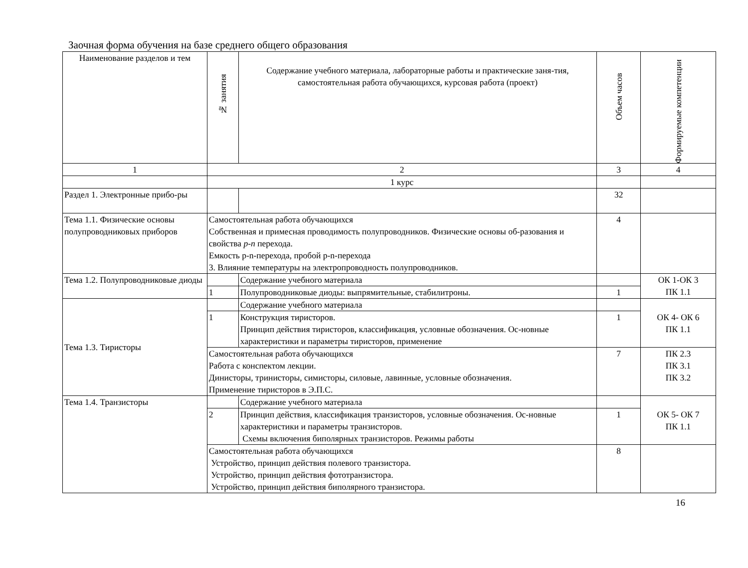Заочная форма обучения на базе среднего общего образования
| Наименование разделов и тем | № занятия | Содержание учебного материала, лабораторные работы и практические заня-тия, самостоятельная работа обучающихся, курсовая работа (проект) | Объем часов | Формируемые компетенции |
| --- | --- | --- | --- | --- |
| 1 | 2 | | 3 | 4 |
| | 1 курс | | | |
| Раздел 1. Электронные прибо-ры | | | 32 | |
| Тема 1.1. Физические основы полупроводниковых приборов | Самостоятельная работа обучающихся Собственная и примесная проводимость полупроводников. Физические основы об-разования и свойства p-n перехода. Емкость p-n-перехода, пробой p-n-перехода 3. Влияние температуры на электропроводность полупроводников. | | 4 | |
| Тема 1.2. Полупроводниковые диоды | | Содержание учебного материала | | ОК 1-ОК 3 ПК 1.1 |
| | 1 | Полупроводниковые диоды: выпрямительные, стабилитроны. | 1 | |
| Тема 1.3. Тиристоры | | Содержание учебного материала | | ОК 4- ОК 6 ПК 1.1 |
| | 1 | Конструкция тиристоров. Принцип действия тиристоров, классификация, условные обозначения. Ос-новные характеристики и параметры тиристоров, применение | 1 | |
| | Самостоятельная работа обучающихся Работа с конспектом лекции. Динисторы, тринисторы, симисторы, силовые, лавинные, условные обозначения. Применение тиристоров в Э.П.С. | | 7 | ПК 2.3 ПК 3.1 ПК 3.2 |
| Тема 1.4. Транзисторы | | Содержание учебного материала | | ОК 5- ОК 7 ПК 1.1 |
| | 2 | Принцип действия, классификация транзисторов, условные обозначения. Ос-новные характеристики и параметры транзисторов. Схемы включения биполярных транзисторов. Режимы работы | 1 | |
| | Самостоятельная работа обучающихся Устройство, принцип действия полевого транзистора. Устройство, принцип действия фототранзистора. Устройство, принцип действия биполярного транзистора. | | 8 | |
16